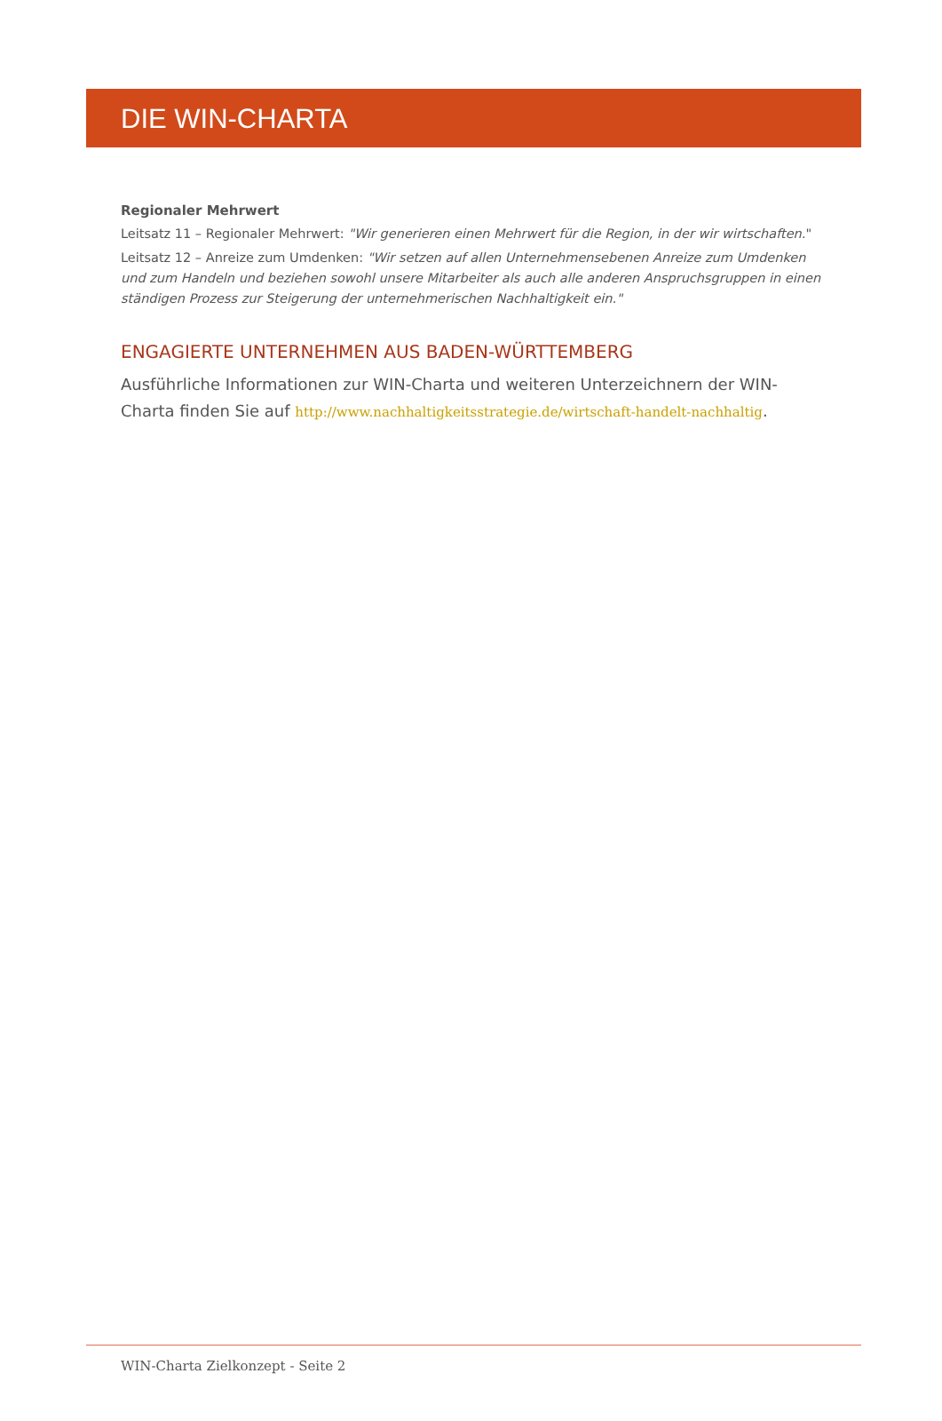DIE WIN-CHARTA
Regionaler Mehrwert
Leitsatz 11 – Regionaler Mehrwert: "Wir generieren einen Mehrwert für die Region, in der wir wirtschaften."
Leitsatz 12 – Anreize zum Umdenken: "Wir setzen auf allen Unternehmensebenen Anreize zum Umdenken und zum Handeln und beziehen sowohl unsere Mitarbeiter als auch alle anderen Anspruchsgruppen in einen ständigen Prozess zur Steigerung der unternehmerischen Nachhaltigkeit ein."
ENGAGIERTE UNTERNEHMEN AUS BADEN-WÜRTTEMBERG
Ausführliche Informationen zur WIN-Charta und weiteren Unterzeichnern der WIN-Charta finden Sie auf http://www.nachhaltigkeitsstrategie.de/wirtschaft-handelt-nachhaltig.
WIN-Charta Zielkonzept - Seite 2